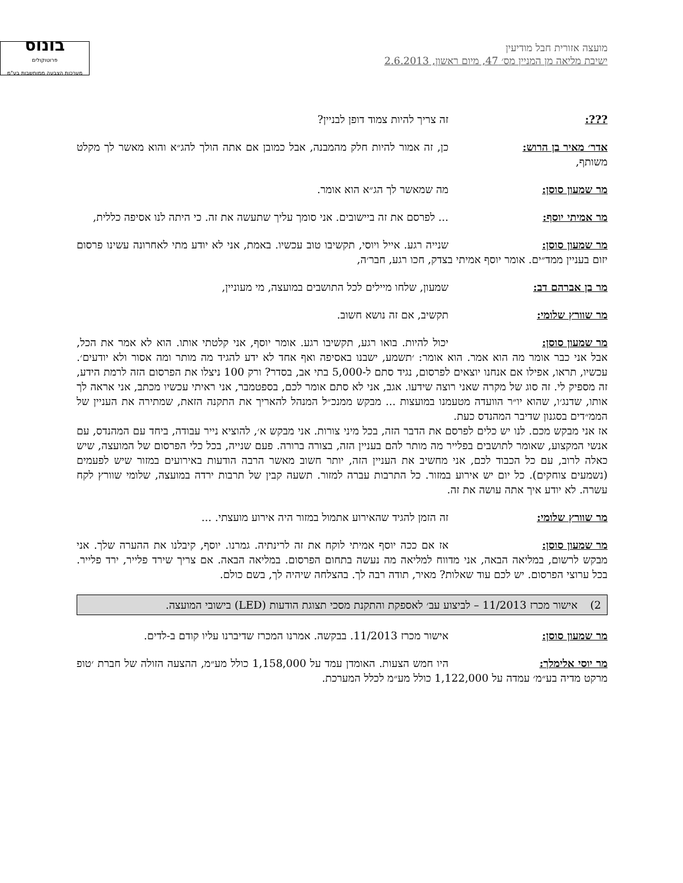מועצה אזורית חבל מודיעין
ישיבת מליאה מן המניין מס׳ 47, מיום ראשון, 2.6.2013
בונוס
פרוטוקולים
מערכות הצבעה ממוחשבות בע"מ
???: זה צריך להיות צמוד דופן לבניין?
אדר׳ מאיר בן הרוש: כן, זה אמור להיות חלק מהמבנה, אבל כמובן אם אתה הולך להג״א והוא מאשר לך מקלט משותף,
מר שמעון סוסן: מה שמאשר לך הג״א הוא אומר.
מר אמיתי יוסף:... לפרסם את זה ביישובים. אני סומך עליך שתעשה את זה. כי היתה לנו אסיפה כללית,
מר שמעון סוסן: שנייה רגע. אייל ויוסי, תקשיבו טוב עכשיו. באמת, אני לא יודע מתי לאחרונה עשינו פרסום יזום בעניין ממד״ים. אומר יוסף אמיתי בצדק, חכו רגע, חבר׳ה,
מר בן אברהם דב: שמעון, שלחו מיילים לכל התושבים במועצה, מי מעוניין,
מר שוורץ שלומי: תקשיב, אם זה נושא חשוב.
מר שמעון סוסן: יכול להיות. בואו רגע, תקשיבו רגע. אומר יוסף, אני קלטתי אותו. הוא לא אמר את הכל, אבל אני כבר אומר מה הוא אמר. הוא אומר: ׳תשמע, ישבנו באסיפה ואף אחד לא ידע להגיד מה מותר ומה אסור ולא יודעים׳. עכשיו, תראו, אפילו אם אנחנו יוצאים לפרסום, נגיד סתם ל-5,000 בתי אב, בסדר? ורק 100 ניצלו את הפרסום הזה לרמת הידע, זה מספיק לי. זה סוג של מקרה שאני רוצה שידעו. אגב, אני לא סתם אומר לכם, בספטמבר, אני ראיתי עכשיו מכתב, אני אראה לך אותו, שדנג׳ו, שהוא יו״ר הוועדה מטעמנו במועצות ... מבקש ממנכ״ל המנהל להאריך את התקנה הזאת, שמתירה את העניין של הממ״דים בסגנון שדיבר המהנדס כעת.
אז אני מבקש מכם. לנו יש כלים לפרסם את הדבר הזה, בכל מיני צורות. אני מבקש א׳, להוציא נייר עבודה, ביחד עם המהנדס, עם אנשי המקצוע, שאומר לתושבים בפלייר מה מותר להם בעניין הזה, בצורה ברורה. פעם שנייה, בכל כלי הפרסום של המועצה, שיש כאלה לרוב, עם כל הכבוד לכם, אני מחשיב את העניין הזה, יותר חשוב מאשר הרבה הודעות באירועים במזור שיש לפעמים (נשמעים צוחקים). כל יום יש אירוע במזור. כל התרבות עברה למזור. תשעה קבין של תרבות ירדה במועצה, שלומי שוורץ לקח עשרה. לא יודע איך אתה עושה את זה.
מר שוורץ שלומי: זה הזמן להגיד שהאירוע אתמול במזור היה אירוע מועצתי. ...
מר שמעון סוסן: אז אם ככה יוסף אמיתי לוקח את זה לרינתיה. גמרנו. יוסף, קיבלנו את ההערה שלך. אני מבקש לרשום, במליאה הבאה, אני מדווח למליאה מה נעשה בתחום הפרסום. במליאה הבאה. אם צריך שירד פלייר, ירד פלייר. בכל ערוצי הפרסום. יש לכם עוד שאלות? מאיר, תודה רבה לך. בהצלחה שיהיה לך, בשם כולם.
2) אישור מכרז 11/2013 – לביצוע עב׳ לאספקת והתקנת מסכי תצוגת הודעות (LED) בישובי המועצה.
מר שמעון סוסן: אישור מכרז 11/2013. בבקשה. אמרנו המכרז שדיברנו עליו קודם ב-לדים.
מר יוסי אלימלך: היו חמש הצעות. האומדן עמד על 1,158,000 כולל מע״מ, ההצעה הזולה של חברת ׳טופ מרקט מדיה בע״מ׳ עמדה על 1,122,000 כולל מע״מ לכלל המערכת.